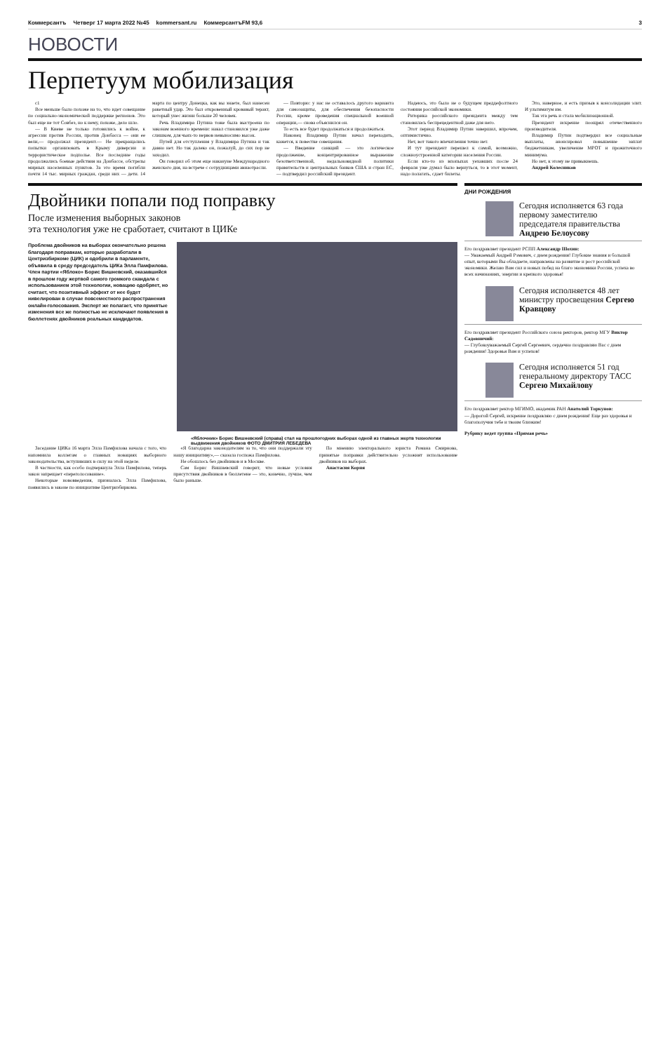Коммерсантъ Четверг 17 марта 2022 №45 kommersant.ru КоммерсантъFM 93,6 3
НОВОСТИ
Перпетуум мобилизация
c1
Все меньше было похоже на то, что идет совещание по социально-экономической поддержке регионов. Это был еще не тот Совбез, но к нему, похоже, дело шло.
— В Киеве не только готовились к войне, к агрессии против России, против Донбасса — они ее вели,— продолжал президент.— Не прекращались попытки организовать в Крыму диверсии и террористическое подполье. Все последние годы продолжались боевые действия на Донбассе, обстрелы мирных населенных пунктов. За это время погибли почти 14 тыс. мирных граждан, среди них — дети. 14 марта по центру Донецка, как вы знаете, был нанесен ракетный удар. Это был откровенный кровавый теракт, который унес жизни больше 20 человек.
Речь Владимира Путина тоже была выстроена по законам военного времени: накал становился уже даже слишком, для чьих-то нервов невыносимо высок.
Путей для отступления у Владимира Путина и так давно нет. Но так далеко он, пожалуй, до сих пор не заходил.
Он говорил об этом еще накануне Международного женского дня, на встрече с сотрудницами авиаотрасли.
— Повторю: у нас не оставалось другого варианта для самозащиты, для обеспечения безопасности России, кроме проведения специальной военной операции,— снова объяснился он.
То есть все будет продолжаться и продолжаться.
Наконец Владимир Путин начал переходить, кажется, к повестке совещания.
— Введение санкций — это логическое продолжение, концентрированное выражение безответственной, недальновидной политики правительств и центральных банков США и стран ЕС,— подтвердил российский президент.
Надеюсь, это было не о будущем преддефолтного состояния российской экономики.
Риторика российского президента между тем становилась беспрецедентной даже для него.
Этот период Владимир Путин завершил, впрочем, оптимистично.
Нет, вот такого впечатления точно нет.
И тут президент перешел к самой, возможно, сложноустроенной категории населения России.
Если кто-то из впопыхах уехавших после 24 февраля уже думал было вернуться, то в этот момент, надо полагать, сдает билеты.
Это, наверное, и есть призыв к консолидации элит. И ультиматум им.
Так эта речь и стала мобилизационной.
Президент искренне поощрял отечественного производителя.
Владимир Путин подтвердил все социальные выплаты, анонсировал повышение заплат бюджетникам, увеличение МРОТ и прожиточного минимума.
Но нет, к этому не привыкнешь.
Андрей Колесников
Двойники попали под поправку
После изменения выборных законов
эта технология уже не сработает, считают в ЦИКе
Проблема двойников на выборах окончательно решена благодаря поправкам, которые разработали в Центризбиркоме (ЦИК) и одобрили в парламенте, объявила в среду председатель ЦИКа Элла Памфилова. Член партии «Яблоко» Борис Вишневский, оказавшийся в прошлом году жертвой самого громкого скандала с использованием этой технологии, новацию одобряет, но считает, что позитивный эффект от нее будет нивелирован в случае повсеместного распространения онлайн-голосования. Эксперт же полагает, что принятые изменения все же полностью не исключают появления в бюллетенях двойников реальных кандидатов.
«Яблочник» Борис Вишневский (справа) стал на прошлогодних выборах одной из главных жертв технологии выдвижения двойников ФОТО ДМИТРИЯ ЛЕБЕДЕВА
Заседание ЦИКа 16 марта Элла Памфилова начала с того, что напомнила коллегам о главных новациях выборного законодательства, вступивших в силу на этой неделе.
В частности, как особо подчеркнула Элла Памфилова, теперь закон запрещает «переголосование».
Некоторые нововведения, призналась Элла Памфилова, появились в законе по инициативе Центризбиркома.
«Я благодарна законодателям за то, что они поддержали эту нашу инициативу»,— сказала госпожа Памфилова.
Не обошлось без двойников и в Москве.
Сам Борис Вишневский говорит, что новые условия присутствия двойников в бюллетене — это, конечно, лучше, чем было раньше.
По мнению электорального юриста Романа Смирнова, принятые поправки действительно усложнят использование двойников на выборах.
Анастасия Корня
ДНИ РОЖДЕНИЯ
Сегодня исполняется 63 года первому заместителю председателя правительства Андрею Белоусову
Его поздравляет президент РСПП Александр Шохин:
— Уважаемый Андрей Рэмович, с днем рождения! Глубокие знания и большой опыт, которыми Вы обладаете, направлены на развитие и рост российской экономики. Желаю Вам сил и новых побед на благо экономики России, успеха во всех начинаниях, энергии и крепкого здоровья!
Сегодня исполняется 48 лет министру просвещения Сергею Кравцову
Его поздравляет президент Российского союза ректоров, ректор МГУ Виктор Садовничий:
— Глубокоуважаемый Сергей Сергеевич, сердечно поздравляю Вас с днем рождения! Здоровья Вам и успехов!
Сегодня исполняется 51 год генеральному директору ТАСС Сергею Михайлову
Его поздравляет ректор МГИМО, академик РАН Анатолий Торкунов:
— Дорогой Сергей, искренне поздравляю с днем рождения! Еще раз здоровья и благополучия тебе и твоим близким!
Рубрику ведет группа «Прямая речь»